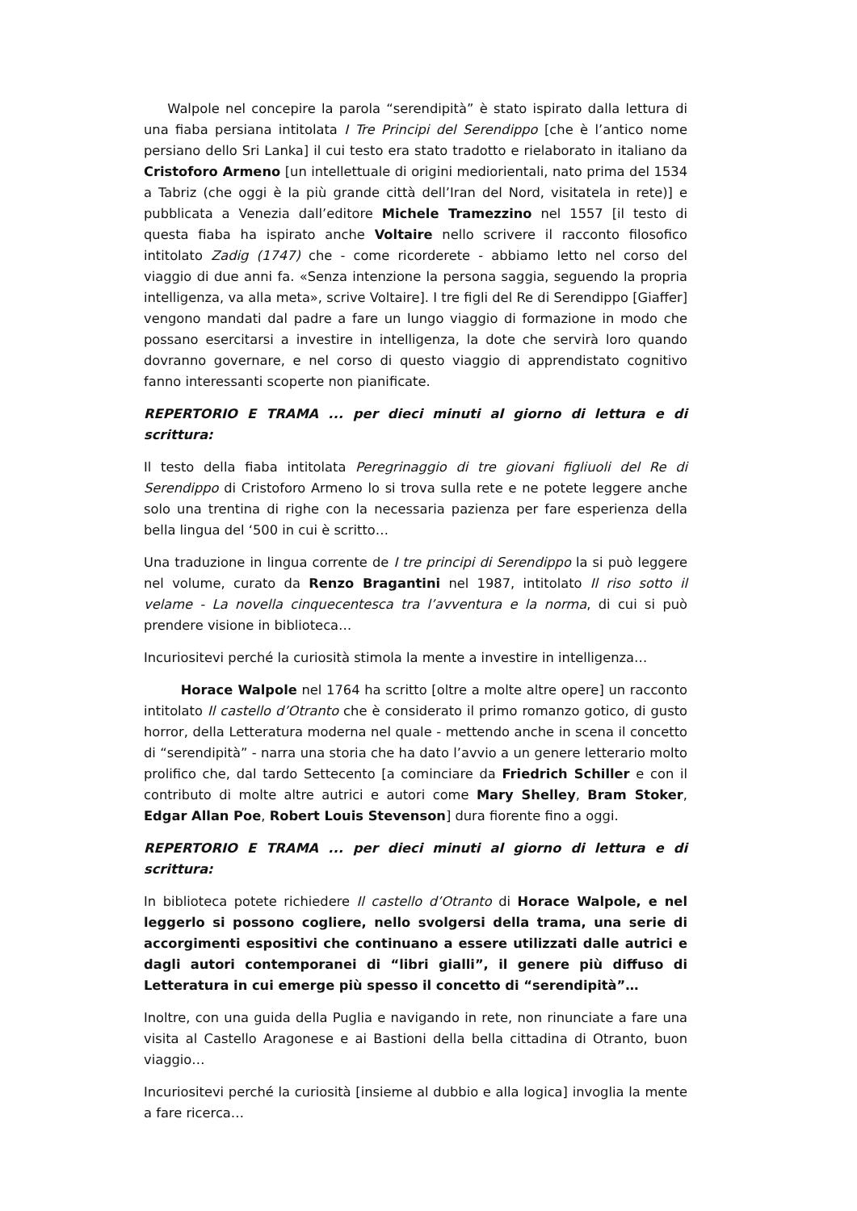Walpole nel concepire la parola “serendipità” è stato ispirato dalla lettura di una fiaba persiana intitolata I Tre Principi del Serendippo [che è l’antico nome persiano dello Sri Lanka] il cui testo era stato tradotto e rielaborato in italiano da Cristoforo Armeno [un intellettuale di origini mediorientali, nato prima del 1534 a Tabriz (che oggi è la più grande città dell’Iran del Nord, visitatela in rete)] e pubblicata a Venezia dall’editore Michele Tramezzino nel 1557 [il testo di questa fiaba ha ispirato anche Voltaire nello scrivere il racconto filosofico intitolato Zadig (1747) che - come ricorderete - abbiamo letto nel corso del viaggio di due anni fa. «Senza intenzione la persona saggia, seguendo la propria intelligenza, va alla meta», scrive Voltaire]. I tre figli del Re di Serendippo [Giaffer] vengono mandati dal padre a fare un lungo viaggio di formazione in modo che possano esercitarsi a investire in intelligenza, la dote che servirà loro quando dovranno governare, e nel corso di questo viaggio di apprendistato cognitivo fanno interessanti scoperte non pianificate.
REPERTORIO E TRAMA ... per dieci minuti al giorno di lettura e di scrittura:
Il testo della fiaba intitolata Peregrinaggio di tre giovani figliuoli del Re di Serendippo di Cristoforo Armeno lo si trova sulla rete e ne potete leggere anche solo una trentina di righe con la necessaria pazienza per fare esperienza della bella lingua del ‘500 in cui è scritto…
Una traduzione in lingua corrente de I tre principi di Serendippo la si può leggere nel volume, curato da Renzo Bragantini nel 1987, intitolato Il riso sotto il velame - La novella cinquecentesca tra l’avventura e la norma, di cui si può prendere visione in biblioteca…
Incuriositevi perché la curiosità stimola la mente a investire in intelligenza…
Horace Walpole nel 1764 ha scritto [oltre a molte altre opere] un racconto intitolato Il castello d’Otranto che è considerato il primo romanzo gotico, di gusto horror, della Letteratura moderna nel quale - mettendo anche in scena il concetto di “serendipità” - narra una storia che ha dato l’avvio a un genere letterario molto prolifico che, dal tardo Settecento [a cominciare da Friedrich Schiller e con il contributo di molte altre autrici e autori come Mary Shelley, Bram Stoker, Edgar Allan Poe, Robert Louis Stevenson] dura fiorente fino a oggi.
REPERTORIO E TRAMA ... per dieci minuti al giorno di lettura e di scrittura:
In biblioteca potete richiedere Il castello d’Otranto di Horace Walpole, e nel leggerlo si possono cogliere, nello svolgersi della trama, una serie di accorgimenti espositivi che continuano a essere utilizzati dalle autrici e dagli autori contemporanei di “libri gialli”, il genere più diffuso di Letteratura in cui emerge più spesso il concetto di “serendipità”…
Inoltre, con una guida della Puglia e navigando in rete, non rinunciate a fare una visita al Castello Aragonese e ai Bastioni della bella cittadina di Otranto, buon viaggio…
Incuriositevi perché la curiosità [insieme al dubbio e alla logica] invoglia la mente a fare ricerca…